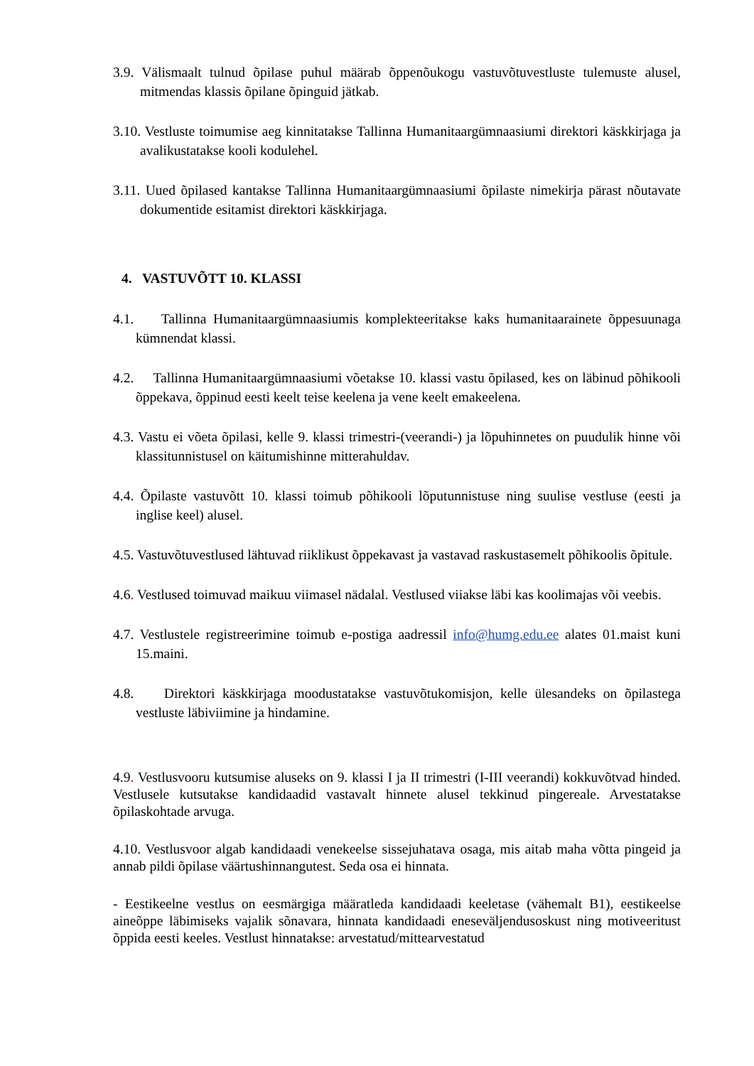3.9. Välismaalt tulnud õpilase puhul määrab õppenõukogu vastuvõtuvestluste tulemuste alusel, mitmendas klassis õpilane õpinguid jätkab.
3.10. Vestluste toimumise aeg kinnitatakse Tallinna Humanitaargümnaasiumi direktori käskkirjaga ja avalikustatakse kooli kodulehel.
3.11. Uued õpilased kantakse Tallinna Humanitaargümnaasiumi õpilaste nimekirja pärast nõutavate dokumentide esitamist direktori käskkirjaga.
4. VASTUVÕTT 10. KLASSI
4.1. Tallinna Humanitaargümnaasiumis komplekteeritakse kaks humanitaarainete õppesuunaga kümnendat klassi.
4.2. Tallinna Humanitaargümnaasiumi võetakse 10. klassi vastu õpilased, kes on läbinud põhikooli õppekava, õppinud eesti keelt teise keelena ja vene keelt emakeelena.
4.3. Vastu ei võeta õpilasi, kelle 9. klassi trimestri-(veerandi-) ja lõpuhinnetes on puudulik hinne või klassitunnistusel on käitumishinne mitterahuldav.
4.4. Õpilaste vastuvõtt 10. klassi toimub põhikooli lõputunnistuse ning suulise vestluse (eesti ja inglise keel) alusel.
4.5. Vastuvõtuvestlused lähtuvad riiklikust õppekavast ja vastavad raskustasemelt põhikoolis õpitule.
4.6. Vestlused toimuvad maikuu viimasel nädalal. Vestlused viiakse läbi kas koolimajas või veebis.
4.7. Vestlustele registreerimine toimub e-postiga aadressil info@humg.edu.ee alates 01.maist kuni 15.maini.
4.8. Direktori käskkirjaga moodustatakse vastuvõtukomisjon, kelle ülesandeks on õpilastega vestluste läbiviimine ja hindamine.
4.9. Vestlusvooru kutsumise aluseks on 9. klassi I ja II trimestri (I-III veerandi) kokkuvõtvad hinded. Vestlusele kutsutakse kandidaadid vastavalt hinnete alusel tekkinud pingereale. Arvestatakse õpilaskohtade arvuga.
4.10. Vestlusvoor algab kandidaadi venekeelse sissejuhatava osaga, mis aitab maha võtta pingeid ja annab pildi õpilase väärtushinnangutest. Seda osa ei hinnata.
- Eestikeelne vestlus on eesmärgiga määratleda kandidaadi keeletase (vähemalt B1), eestikeelse aineõppe läbimiseks vajalik sõnavara, hinnata kandidaadi eneseväljendusoskust ning motiveeritust õppida eesti keeles. Vestlust hinnatakse: arvestatud/mittearvestatud